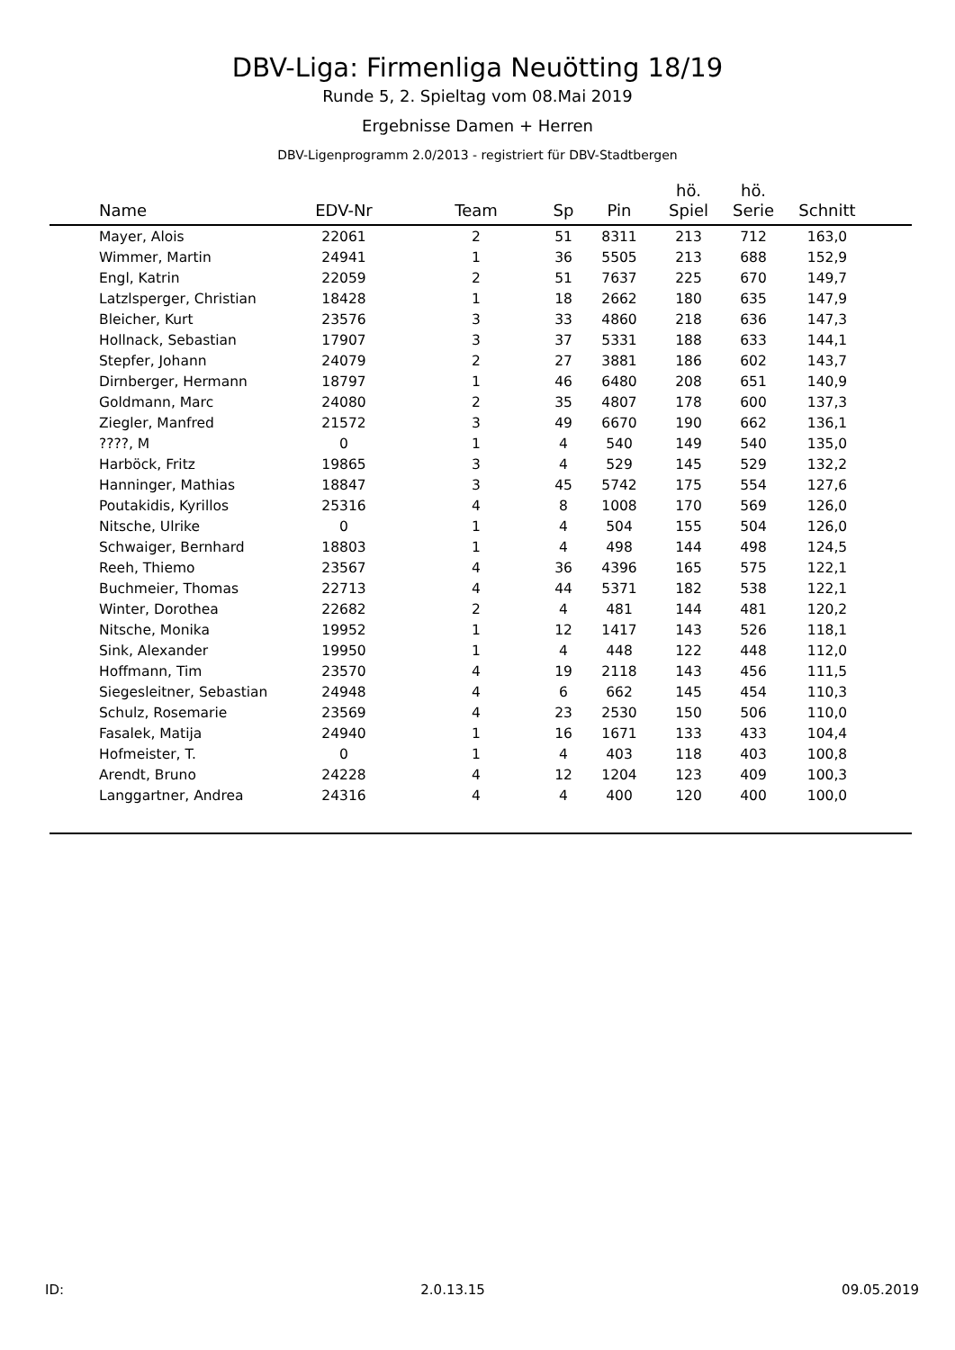DBV-Liga: Firmenliga Neuötting 18/19
Runde 5, 2. Spieltag vom 08.Mai 2019
Ergebnisse Damen + Herren
DBV-Ligenprogramm 2.0/2013 - registriert für DBV-Stadtbergen
| Name | EDV-Nr | Team | Sp | Pin | hö. Spiel | hö. Serie | Schnitt | |
| --- | --- | --- | --- | --- | --- | --- | --- | --- |
| Mayer, Alois | 22061 | 2 | 51 | 8311 | 213 | 712 | 163,0 | |
| Wimmer, Martin | 24941 | 1 | 36 | 5505 | 213 | 688 | 152,9 | |
| Engl, Katrin | 22059 | 2 | 51 | 7637 | 225 | 670 | 149,7 | |
| Latzlsperger, Christian | 18428 | 1 | 18 | 2662 | 180 | 635 | 147,9 | |
| Bleicher, Kurt | 23576 | 3 | 33 | 4860 | 218 | 636 | 147,3 | |
| Hollnack, Sebastian | 17907 | 3 | 37 | 5331 | 188 | 633 | 144,1 | |
| Stepfer, Johann | 24079 | 2 | 27 | 3881 | 186 | 602 | 143,7 | |
| Dirnberger, Hermann | 18797 | 1 | 46 | 6480 | 208 | 651 | 140,9 | |
| Goldmann, Marc | 24080 | 2 | 35 | 4807 | 178 | 600 | 137,3 | |
| Ziegler, Manfred | 21572 | 3 | 49 | 6670 | 190 | 662 | 136,1 | |
| ????, M | 0 | 1 | 4 | 540 | 149 | 540 | 135,0 | |
| Harböck, Fritz | 19865 | 3 | 4 | 529 | 145 | 529 | 132,2 | |
| Hanninger, Mathias | 18847 | 3 | 45 | 5742 | 175 | 554 | 127,6 | |
| Poutakidis, Kyrillos | 25316 | 4 | 8 | 1008 | 170 | 569 | 126,0 | |
| Nitsche, Ulrike | 0 | 1 | 4 | 504 | 155 | 504 | 126,0 | |
| Schwaiger, Bernhard | 18803 | 1 | 4 | 498 | 144 | 498 | 124,5 | |
| Reeh, Thiemo | 23567 | 4 | 36 | 4396 | 165 | 575 | 122,1 | |
| Buchmeier, Thomas | 22713 | 4 | 44 | 5371 | 182 | 538 | 122,1 | |
| Winter, Dorothea | 22682 | 2 | 4 | 481 | 144 | 481 | 120,2 | |
| Nitsche, Monika | 19952 | 1 | 12 | 1417 | 143 | 526 | 118,1 | |
| Sink, Alexander | 19950 | 1 | 4 | 448 | 122 | 448 | 112,0 | |
| Hoffmann, Tim | 23570 | 4 | 19 | 2118 | 143 | 456 | 111,5 | |
| Siegesleitner, Sebastian | 24948 | 4 | 6 | 662 | 145 | 454 | 110,3 | |
| Schulz, Rosemarie | 23569 | 4 | 23 | 2530 | 150 | 506 | 110,0 | |
| Fasalek, Matija | 24940 | 1 | 16 | 1671 | 133 | 433 | 104,4 | |
| Hofmeister, T. | 0 | 1 | 4 | 403 | 118 | 403 | 100,8 | |
| Arendt, Bruno | 24228 | 4 | 12 | 1204 | 123 | 409 | 100,3 | |
| Langgartner, Andrea | 24316 | 4 | 4 | 400 | 120 | 400 | 100,0 | |
ID: 2.0.13.15 09.05.2019